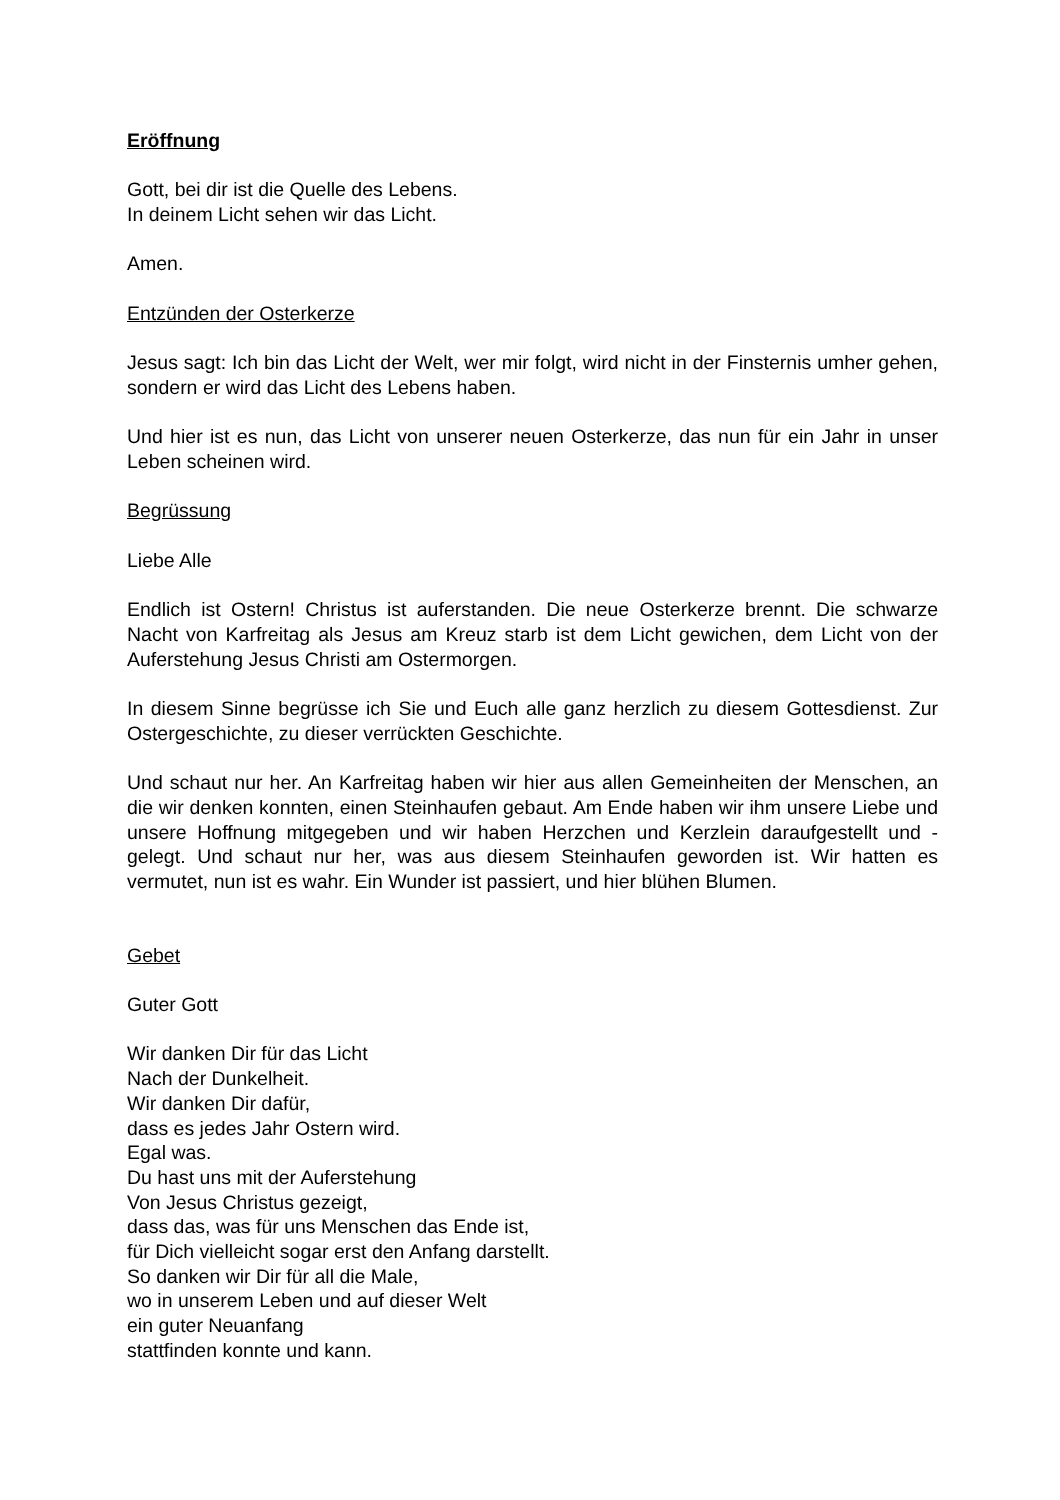Eröffnung
Gott, bei dir ist die Quelle des Lebens.
In deinem Licht sehen wir das Licht.
Amen.
Entzünden der Osterkerze
Jesus sagt: Ich bin das Licht der Welt, wer mir folgt, wird nicht in der Finsternis umher gehen, sondern er wird das Licht des Lebens haben.
Und hier ist es nun, das Licht von unserer neuen Osterkerze, das nun für ein Jahr in unser Leben scheinen wird.
Begrüssung
Liebe Alle
Endlich ist Ostern! Christus ist auferstanden. Die neue Osterkerze brennt. Die schwarze Nacht von Karfreitag als Jesus am Kreuz starb ist dem Licht gewichen, dem Licht von der Auferstehung Jesus Christi am Ostermorgen.
In diesem Sinne begrüsse ich Sie und Euch alle ganz herzlich zu diesem Gottesdienst. Zur Ostergeschichte, zu dieser verrückten Geschichte.
Und schaut nur her. An Karfreitag haben wir hier aus allen Gemeinheiten der Menschen, an die wir denken konnten, einen Steinhaufen gebaut. Am Ende haben wir ihm unsere Liebe und unsere Hoffnung mitgegeben und wir haben Herzchen und Kerzlein daraufgestellt und -gelegt. Und schaut nur her, was aus diesem Steinhaufen geworden ist. Wir hatten es vermutet, nun ist es wahr. Ein Wunder ist passiert, und hier blühen Blumen.
Gebet
Guter Gott
Wir danken Dir für das Licht
Nach der Dunkelheit.
Wir danken Dir dafür,
dass es jedes Jahr Ostern wird.
Egal was.
Du hast uns mit der Auferstehung
Von Jesus Christus gezeigt,
dass das, was für uns Menschen das Ende ist,
für Dich vielleicht sogar erst den Anfang darstellt.
So danken wir Dir für all die Male,
wo in unserem Leben und auf dieser Welt
ein guter Neuanfang
stattfinden konnte und kann.